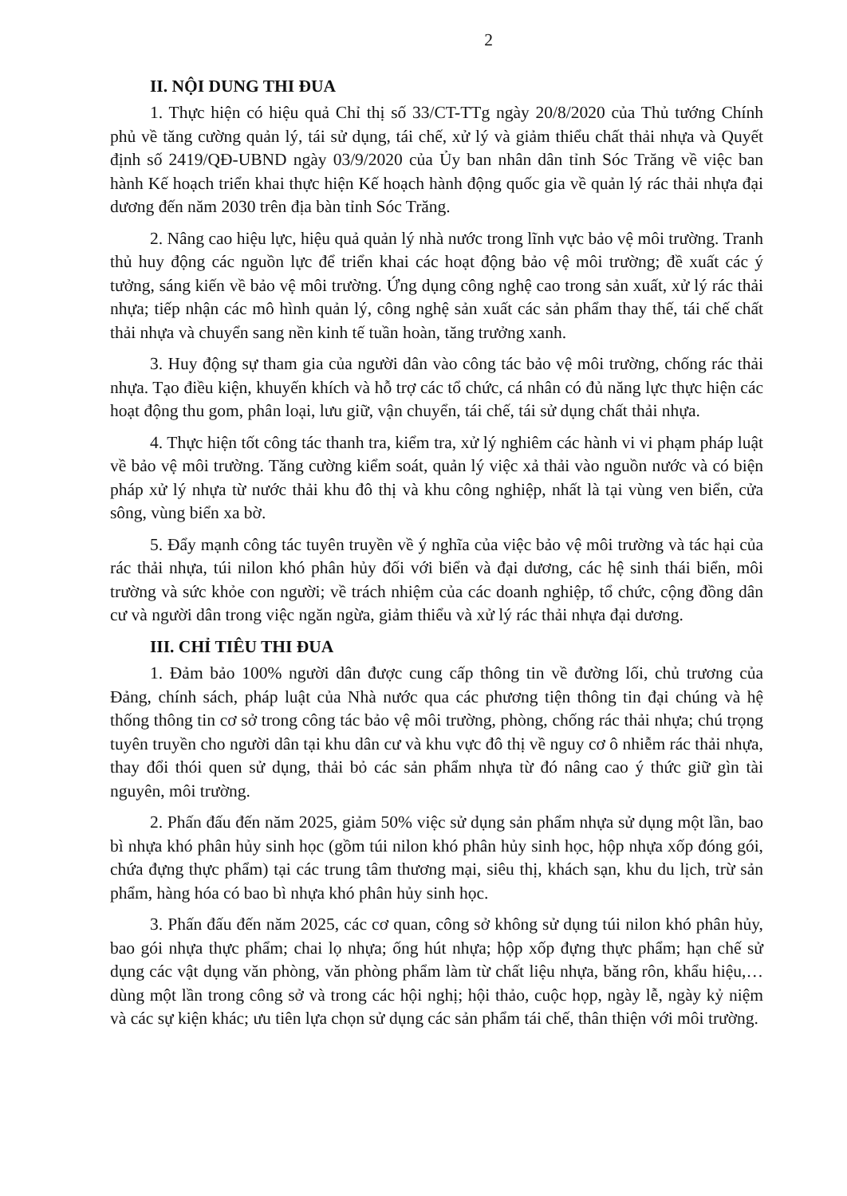2
II. NỘI DUNG THI ĐUA
1. Thực hiện có hiệu quả Chỉ thị số 33/CT-TTg ngày 20/8/2020 của Thủ tướng Chính phủ về tăng cường quản lý, tái sử dụng, tái chế, xử lý và giảm thiểu chất thải nhựa và Quyết định số 2419/QĐ-UBND ngày 03/9/2020 của Ủy ban nhân dân tỉnh Sóc Trăng về việc ban hành Kế hoạch triển khai thực hiện Kế hoạch hành động quốc gia về quản lý rác thải nhựa đại dương đến năm 2030 trên địa bàn tỉnh Sóc Trăng.
2. Nâng cao hiệu lực, hiệu quả quản lý nhà nước trong lĩnh vực bảo vệ môi trường. Tranh thủ huy động các nguồn lực để triển khai các hoạt động bảo vệ môi trường; đề xuất các ý tưởng, sáng kiến về bảo vệ môi trường. Ứng dụng công nghệ cao trong sản xuất, xử lý rác thải nhựa; tiếp nhận các mô hình quản lý, công nghệ sản xuất các sản phẩm thay thế, tái chế chất thải nhựa và chuyển sang nền kinh tế tuần hoàn, tăng trưởng xanh.
3. Huy động sự tham gia của người dân vào công tác bảo vệ môi trường, chống rác thải nhựa. Tạo điều kiện, khuyến khích và hỗ trợ các tổ chức, cá nhân có đủ năng lực thực hiện các hoạt động thu gom, phân loại, lưu giữ, vận chuyển, tái chế, tái sử dụng chất thải nhựa.
4. Thực hiện tốt công tác thanh tra, kiểm tra, xử lý nghiêm các hành vi vi phạm pháp luật về bảo vệ môi trường. Tăng cường kiểm soát, quản lý việc xả thải vào nguồn nước và có biện pháp xử lý nhựa từ nước thải khu đô thị và khu công nghiệp, nhất là tại vùng ven biển, cửa sông, vùng biển xa bờ.
5. Đẩy mạnh công tác tuyên truyền về ý nghĩa của việc bảo vệ môi trường và tác hại của rác thải nhựa, túi nilon khó phân hủy đối với biển và đại dương, các hệ sinh thái biển, môi trường và sức khỏe con người; về trách nhiệm của các doanh nghiệp, tổ chức, cộng đồng dân cư và người dân trong việc ngăn ngừa, giảm thiểu và xử lý rác thải nhựa đại dương.
III. CHỈ TIÊU THI ĐUA
1. Đảm bảo 100% người dân được cung cấp thông tin về đường lối, chủ trương của Đảng, chính sách, pháp luật của Nhà nước qua các phương tiện thông tin đại chúng và hệ thống thông tin cơ sở trong công tác bảo vệ môi trường, phòng, chống rác thải nhựa; chú trọng tuyên truyền cho người dân tại khu dân cư và khu vực đô thị về nguy cơ ô nhiễm rác thải nhựa, thay đổi thói quen sử dụng, thải bỏ các sản phẩm nhựa từ đó nâng cao ý thức giữ gìn tài nguyên, môi trường.
2. Phấn đấu đến năm 2025, giảm 50% việc sử dụng sản phẩm nhựa sử dụng một lần, bao bì nhựa khó phân hủy sinh học (gồm túi nilon khó phân hủy sinh học, hộp nhựa xốp đóng gói, chứa đựng thực phẩm) tại các trung tâm thương mại, siêu thị, khách sạn, khu du lịch, trừ sản phẩm, hàng hóa có bao bì nhựa khó phân hủy sinh học.
3. Phấn đấu đến năm 2025, các cơ quan, công sở không sử dụng túi nilon khó phân hủy, bao gói nhựa thực phẩm; chai lọ nhựa; ống hút nhựa; hộp xốp đựng thực phẩm; hạn chế sử dụng các vật dụng văn phòng, văn phòng phẩm làm từ chất liệu nhựa, băng rôn, khẩu hiệu,…dùng một lần trong công sở và trong các hội nghị; hội thảo, cuộc họp, ngày lễ, ngày kỷ niệm và các sự kiện khác; ưu tiên lựa chọn sử dụng các sản phẩm tái chế, thân thiện với môi trường.